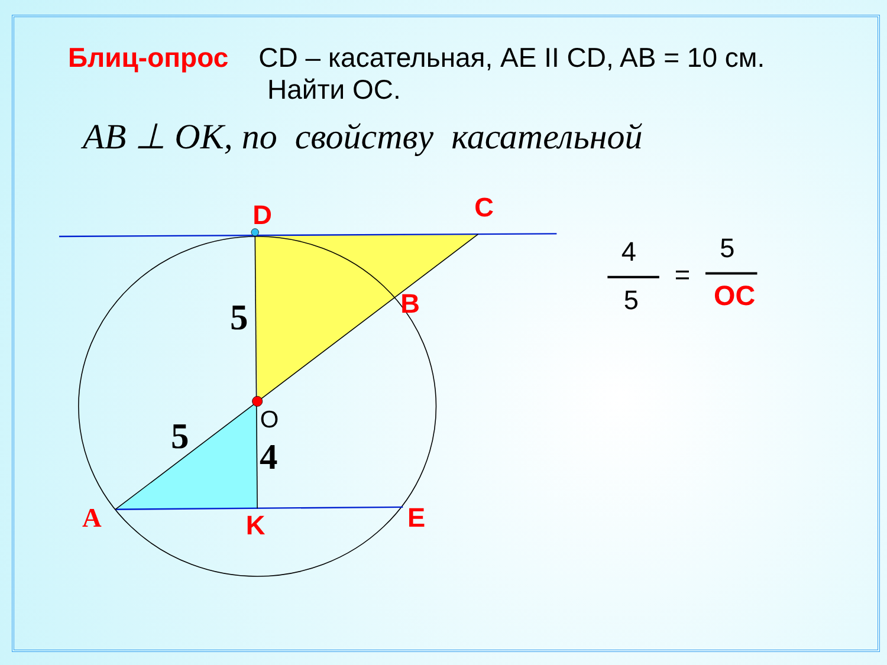Блиц-опрос CD – касательная, AE II CD, AB = 10 см.
Найти OC.
AB ⊥ OK, по свойству касательной
D
C
B
K
E
A
5
5
4
O
4
5
5
=
OC